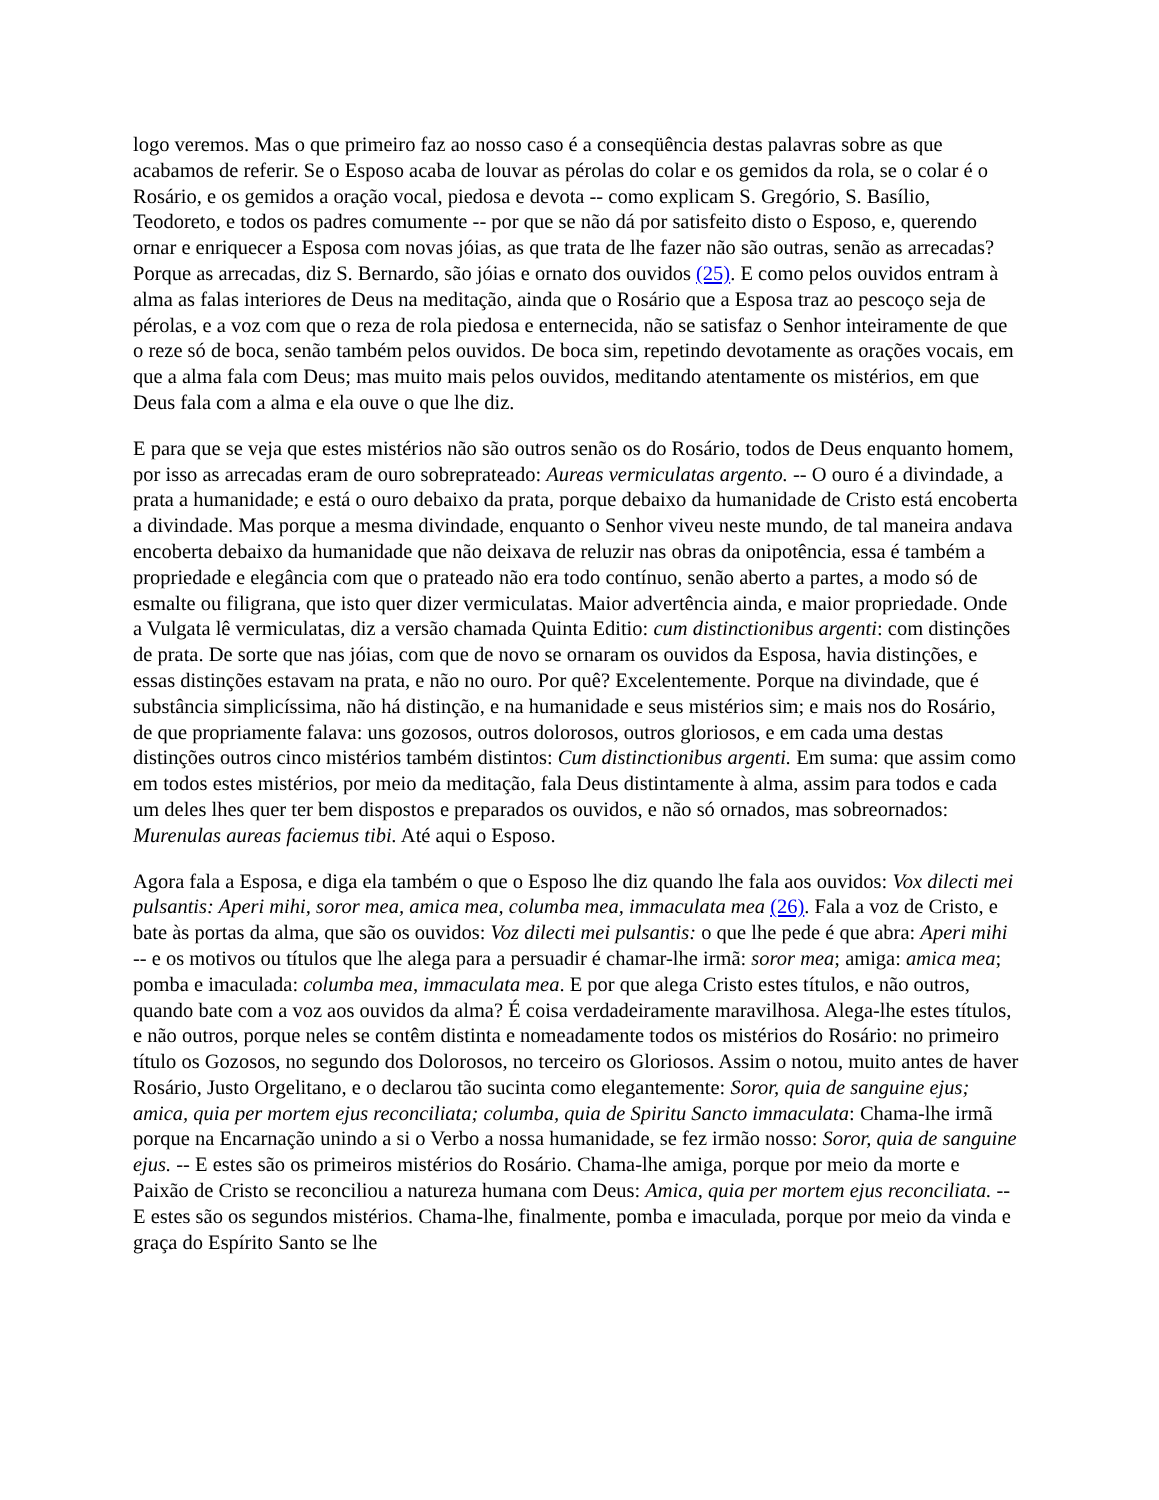logo veremos. Mas o que primeiro faz ao nosso caso é a conseqüência destas palavras sobre as que acabamos de referir. Se o Esposo acaba de louvar as pérolas do colar e os gemidos da rola, se o colar é o Rosário, e os gemidos a oração vocal, piedosa e devota -- como explicam S. Gregório, S. Basílio, Teodoreto, e todos os padres comumente -- por que se não dá por satisfeito disto o Esposo, e, querendo ornar e enriquecer a Esposa com novas jóias, as que trata de lhe fazer não são outras, senão as arrecadas? Porque as arrecadas, diz S. Bernardo, são jóias e ornato dos ouvidos (25). E como pelos ouvidos entram à alma as falas interiores de Deus na meditação, ainda que o Rosário que a Esposa traz ao pescoço seja de pérolas, e a voz com que o reza de rola piedosa e enternecida, não se satisfaz o Senhor inteiramente de que o reze só de boca, senão também pelos ouvidos. De boca sim, repetindo devotamente as orações vocais, em que a alma fala com Deus; mas muito mais pelos ouvidos, meditando atentamente os mistérios, em que Deus fala com a alma e ela ouve o que lhe diz.
E para que se veja que estes mistérios não são outros senão os do Rosário, todos de Deus enquanto homem, por isso as arrecadas eram de ouro sobreprateado: Aureas vermiculatas argento. -- O ouro é a divindade, a prata a humanidade; e está o ouro debaixo da prata, porque debaixo da humanidade de Cristo está encoberta a divindade. Mas porque a mesma divindade, enquanto o Senhor viveu neste mundo, de tal maneira andava encoberta debaixo da humanidade que não deixava de reluzir nas obras da onipotência, essa é também a propriedade e elegância com que o prateado não era todo contínuo, senão aberto a partes, a modo só de esmalte ou filigrana, que isto quer dizer vermiculatas. Maior advertência ainda, e maior propriedade. Onde a Vulgata lê vermiculatas, diz a versão chamada Quinta Editio: cum distinctionibus argenti: com distinções de prata. De sorte que nas jóias, com que de novo se ornaram os ouvidos da Esposa, havia distinções, e essas distinções estavam na prata, e não no ouro. Por quê? Excelentemente. Porque na divindade, que é substância simplicíssima, não há distinção, e na humanidade e seus mistérios sim; e mais nos do Rosário, de que propriamente falava: uns gozosos, outros dolorosos, outros gloriosos, e em cada uma destas distinções outros cinco mistérios também distintos: Cum distinctionibus argenti. Em suma: que assim como em todos estes mistérios, por meio da meditação, fala Deus distintamente à alma, assim para todos e cada um deles lhes quer ter bem dispostos e preparados os ouvidos, e não só ornados, mas sobreornados: Murenulas aureas faciemus tibi. Até aqui o Esposo.
Agora fala a Esposa, e diga ela também o que o Esposo lhe diz quando lhe fala aos ouvidos: Vox dilecti mei pulsantis: Aperi mihi, soror mea, amica mea, columba mea, immaculata mea (26). Fala a voz de Cristo, e bate às portas da alma, que são os ouvidos: Voz dilecti mei pulsantis: o que lhe pede é que abra: Aperi mihi -- e os motivos ou títulos que lhe alega para a persuadir é chamar-lhe irmã: soror mea; amiga: amica mea; pomba e imaculada: columba mea, immaculata mea. E por que alega Cristo estes títulos, e não outros, quando bate com a voz aos ouvidos da alma? É coisa verdadeiramente maravilhosa. Alega-lhe estes títulos, e não outros, porque neles se contêm distinta e nomeadamente todos os mistérios do Rosário: no primeiro título os Gozosos, no segundo dos Dolorosos, no terceiro os Gloriosos. Assim o notou, muito antes de haver Rosário, Justo Orgelitano, e o declarou tão sucinta como elegantemente: Soror, quia de sanguine ejus; amica, quia per mortem ejus reconciliata; columba, quia de Spiritu Sancto immaculata: Chama-lhe irmã porque na Encarnação unindo a si o Verbo a nossa humanidade, se fez irmão nosso: Soror, quia de sanguine ejus. -- E estes são os primeiros mistérios do Rosário. Chama-lhe amiga, porque por meio da morte e Paixão de Cristo se reconciliou a natureza humana com Deus: Amica, quia per mortem ejus reconciliata. -- E estes são os segundos mistérios. Chama-lhe, finalmente, pomba e imaculada, porque por meio da vinda e graça do Espírito Santo se lhe